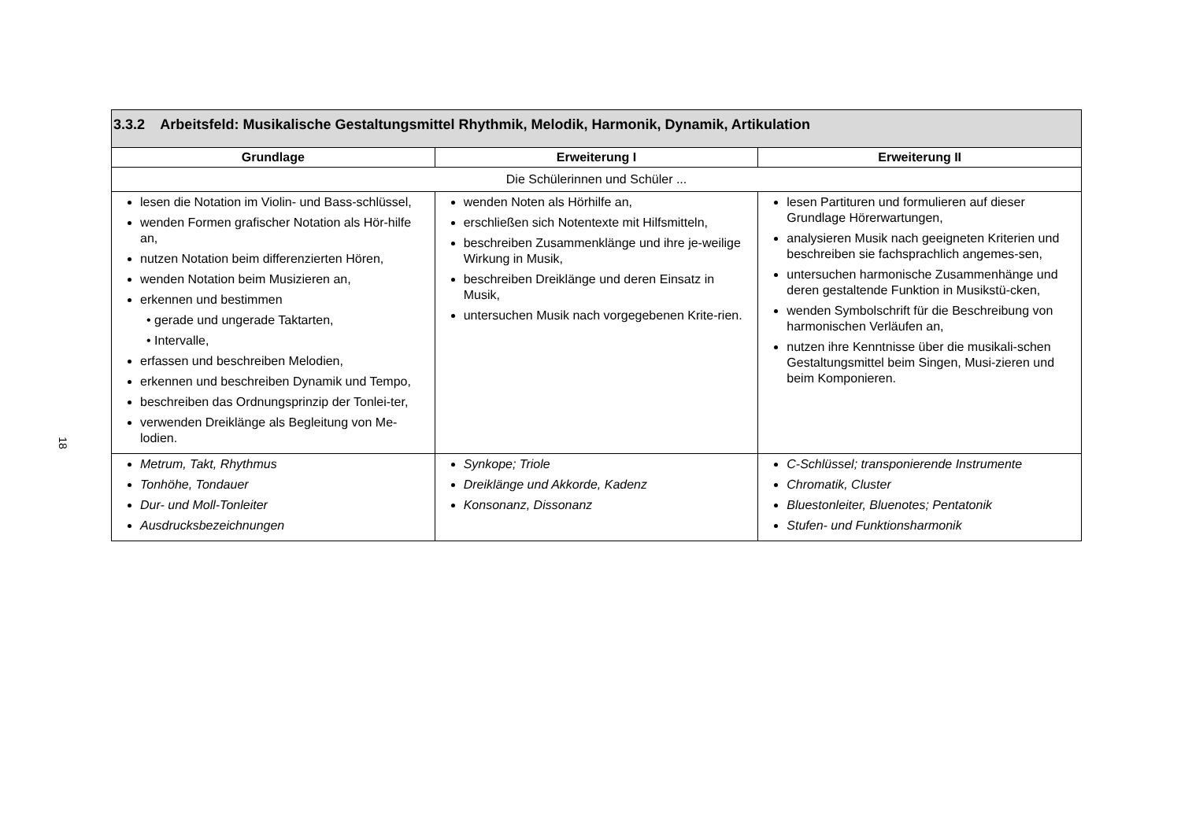18
| 3.3.2 Arbeitsfeld: Musikalische Gestaltungsmittel Rhythmik, Melodik, Harmonik, Dynamik, Artikulation | | |
| Grundlage | Erweiterung I | Erweiterung II |
| Die Schülerinnen und Schüler ... | | |
| lesen die Notation im Violin- und Bass-schlüssel, wenden Formen grafischer Notation als Hör-hilfe an, nutzen Notation beim differenzierten Hören, wenden Notation beim Musizieren an, erkennen und bestimmen • gerade und ungerade Taktarten, • Intervalle, erfassen und beschreiben Melodien, erkennen und beschreiben Dynamik und Tempo, beschreiben das Ordnungsprinzip der Tonlei-ter, verwenden Dreiklänge als Begleitung von Me-lodien. | wenden Noten als Hörhilfe an, erschließen sich Notentexte mit Hilfsmitteln, beschreiben Zusammenklänge und ihre je-weilige Wirkung in Musik, beschreiben Dreiklänge und deren Einsatz in Musik, untersuchen Musik nach vorgegebenen Krite-rien. | lesen Partituren und formulieren auf dieser Grundlage Hörerwartungen, analysieren Musik nach geeigneten Kriterien und beschreiben sie fachsprachlich angemes-sen, untersuchen harmonische Zusammenhänge und deren gestaltende Funktion in Musikstü-cken, wenden Symbolschrift für die Beschreibung von harmonischen Verläufen an, nutzen ihre Kenntnisse über die musikali-schen Gestaltungsmittel beim Singen, Musi-zieren und beim Komponieren. |
| Metrum, Takt, Rhythmus Tonhöhe, Tondauer Dur- und Moll-Tonleiter Ausdrucksbezeichnungen | Synkope; Triole Dreiklänge und Akkorde, Kadenz Konsonanz, Dissonanz | C-Schlüssel; transponierende Instrumente Chromatik, Cluster Bluestonleiter, Bluenotes; Pentatonik Stufen- und Funktionsharmonik |